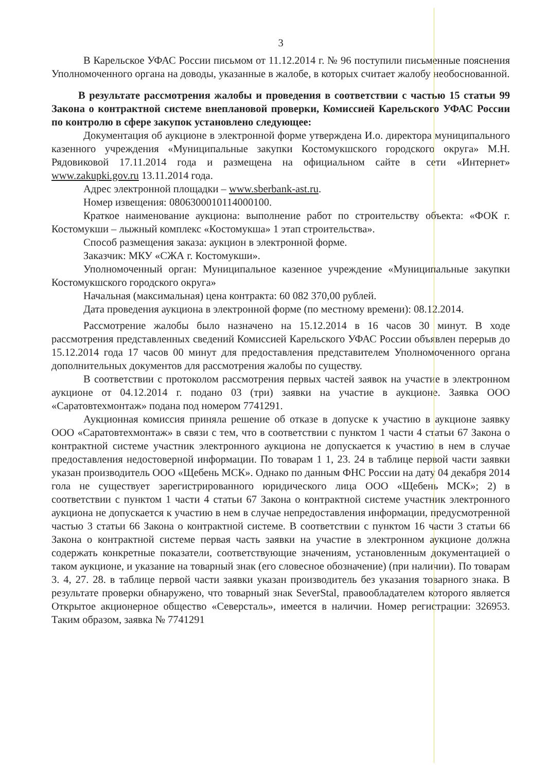3
В Карельское УФАС России письмом от 11.12.2014 г. № 96 поступили письменные пояснения Уполномоченного органа на доводы, указанные в жалобе, в которых считает жалобу необоснованной.
В результате рассмотрения жалобы и проведения в соответствии с частью 15 статьи 99 Закона о контрактной системе внеплановой проверки, Комиссией Карельского УФАС России по контролю в сфере закупок установлено следующее:
Документация об аукционе в электронной форме утверждена И.о. директора муниципального казенного учреждения «Муниципальные закупки Костомукшского городского округа» М.Н. Рядовиковой 17.11.2014 года и размещена на официальном сайте в сети «Интернет» www.zakupki.gov.ru 13.11.2014 года.
Адрес электронной площадки – www.sberbank-ast.ru.
Номер извещения: 0806300010114000100.
Краткое наименование аукциона: выполнение работ по строительству объекта: «ФОК г. Костомукши – лыжный комплекс «Костомукша» 1 этап строительства».
Способ размещения заказа: аукцион в электронной форме.
Заказчик: МКУ «СЖА г. Костомукши».
Уполномоченный орган: Муниципальное казенное учреждение «Муниципальные закупки Костомукшского городского округа»
Начальная (максимальная) цена контракта: 60 082 370,00 рублей.
Дата проведения аукциона в электронной форме (по местному времени): 08.12.2014.
Рассмотрение жалобы было назначено на 15.12.2014 в 16 часов 30 минут. В ходе рассмотрения представленных сведений Комиссией Карельского УФАС России объявлен перерыв до 15.12.2014 года 17 часов 00 минут для предоставления представителем Уполномоченного органа дополнительных документов для рассмотрения жалобы по существу.
В соответствии с протоколом рассмотрения первых частей заявок на участие в электронном аукционе от 04.12.2014 г. подано 03 (три) заявки на участие в аукционе. Заявка ООО «Саратовтехмонтаж» подана под номером 7741291.
Аукционная комиссия приняла решение об отказе в допуске к участию в аукционе заявку ООО «Саратовтехмонтаж» в связи с тем, что в соответствии с пунктом 1 части 4 статьи 67 Закона о контрактной системе участник электронного аукциона не допускается к участию в нем в случае предоставления недостоверной информации. По товарам 1 1, 23. 24 в таблице первой части заявки указан производитель ООО «Щебень МСК». Однако по данным ФНС России на дату 04 декабря 2014 гола не существует зарегистрированного юридического лица ООО «Щебень МСК»; 2) в соответствии с пунктом 1 части 4 статьи 67 Закона о контрактной системе участник электронного аукциона не допускается к участию в нем в случае непредоставления информации, предусмотренной частью 3 статьи 66 Закона о контрактной системе. В соответствии с пунктом 16 части 3 статьи 66 Закона о контрактной системе первая часть заявки на участие в электронном аукционе должна содержать конкретные показатели, соответствующие значениям, установленным документацией о таком аукционе, и указание на товарный знак (его словесное обозначение) (при наличии). По товарам 3. 4, 27. 28. в таблице первой части заявки указан производитель без указания товарного знака. В результате проверки обнаружено, что товарный знак SeverStal, правообладателем которого является Открытое акционерное общество «Северсталь», имеется в наличии. Номер регистрации: 326953. Таким образом, заявка № 7741291